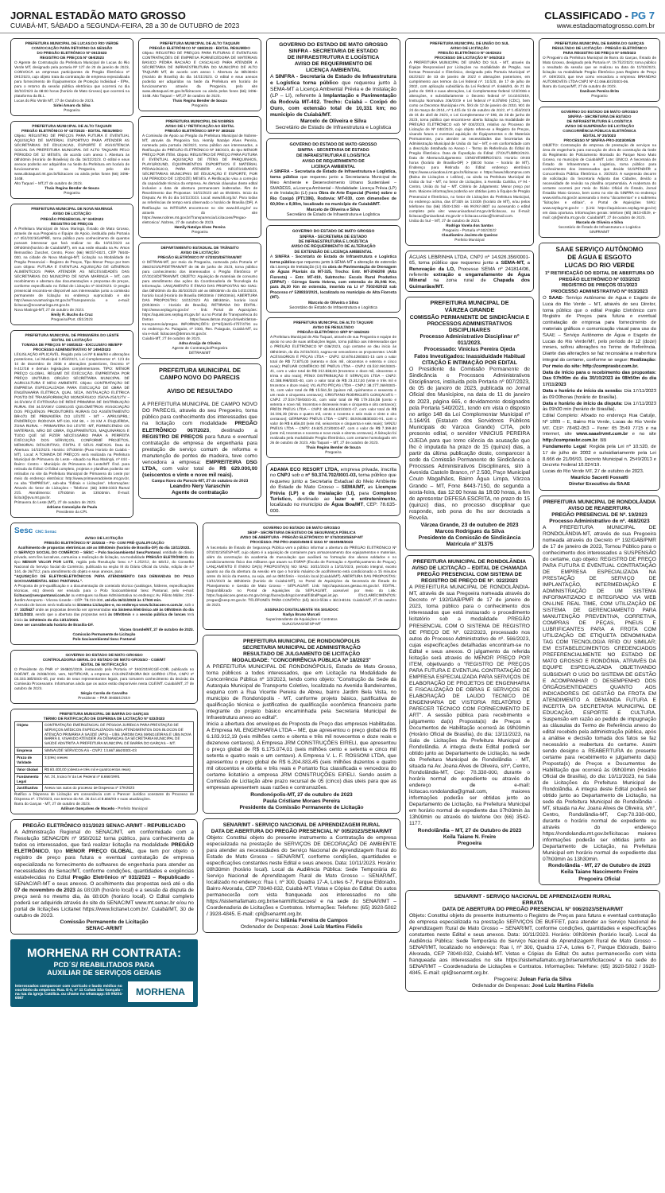JORNAL ESTADÃO MATO GROSSO
CUIABÁ-MT, SÁBADO a SEGUNDA-FEIRA, 28 a 30 de OUTUBRO de 2023
CLASSIFICADO - PG 7
www.estadaomatogrosso.com.br
PREFEITURA MUNICIPAL DE LUCAS DO RIO VERDE
CONVOCAÇÃO PARA RETORNO DA SESSÃO
DO PREGÃO ELETRÔNICO Nº 091/2023
REGISTRO DE PREÇOS Nº 084/2023
O Agente de Contratação da Prefeitura Municipal de Lucas do Rio Verde MT, designado pela portaria Nº 127 de 20 de janeiro de 2023, CONVOCA as empresas participantes do Pregão Eletrônico nº 091/2023, cujo objeto trata da contratação de empresa especializada para fornecimento de Equipamentos de Proteção Individual - EPIs, para o retorno da sessão pública eletrônica que ocorrerá no dia 30/10/2023 às 08:00 horas (horário de Mato Grosso) que ocorrerá na plataforma da BLL.
Lucas do Rio Verde MT, 27 de Outubro de 2023.
Sirlei Amaro da Silva
Pregoeira
PREFEITURA MUNICIPAL DE ALTO TAQUARI
PREGÃO ELETRÔNICO Nº 037/2023 - EDITAL RESUMIDO
Objeto: REGISTRO DE PREÇOS PARA FUTURA E EVENTUAL AQUISIÇÃO DE MATERIAL ESPORTIVO PARA ATENDER AS SECRETARIAS DE EDUCACAO, ESPORTE E ASSISTENCIA SOCIAL DA PREFEITURA MUNICIPAL DE ALTO TAQUARI PELO PERIODO DE 12 MESES, de acordo com anexo I. Abertura às 08h30min (Horário de Brasileia) do dia 16/11/2023. O edital e seus anexos poderão ser adquiridos na Sede da Prefeitura em horário de funcionamento ou na Pregoeira, pelo site www.altotaquari.mt.gov.br/licitacoes ou ainda pelos fones (66) 3496-1448.
Alto Taquari – MT,27 de outubro de 2023.
Thais Regina Bender de Souza
Pregoeira
PREFEITURA MUNICIPAL DE NOVA MARINGÁ
AVISO DE LICITAÇÃO
PREGÃO PRESENCIAL Nº 034/2023
REGISTRO DE PREÇOS
A Prefeitura Municipal de Nova Maringá, Estado de Mato Grosso, através de sua Pregoeira e Equipe de Apoio, instituída pela Portaria n.º 051/2023/GAPRE, torna público para conhecimento de quantos possam interessar que fará realizar no dia 10/11/2023 as 09h00min(horário de Cuiabá/MT), em sua sede situada na Av. Amos Bernardino Zanchet, Centro, Fone: (66) 98157-0021, CEP 78440-000, na cidade de Nova Maringá-MT, Licitação na Modalidade de Pregão Presencial – Registro de Preços, Tipo Menor Preço por Item com Objeto: FUTURA E EVENTUAL AQUISIÇÃO DE GÊNEROS ALIMENTÍCIOS PARA ATENDER AS NECESSIDADES DAS SECRETARIAS DO MUNICÍPIO DE NOVA MARINGÁ – MT, com recebimento e abertura das documentações e propostas de preços, conforme especificado no Edital de Licitação nº 034/2023. O pregão presencial encontra-se disponível aos interessados junto a comissão permanente de licitação no endereço supracitado e site http://www.novamaringa.mt.gov.br/Transparencia e e-mail: licitacao@novamaringa.mt.gov.br.
Nova Maringá-MT, 27 de outubro de 2023.
Emily R. Buchs da Cruz
Pregoeira/Port. 051/2023
PREFEITURA MUNICIPAL DE PRIMAVERA DO LESTE
EDITAL DE LICITAÇÃO
TOMADA DE PREÇOS Nº 008/2023 - EXCLUSIVO ME/EPP
PROCESSO ADMINISTRATIVO Nº 1494/2023
LEGISLAÇÃO APLICÁVEL. Regido pela Lei Nº 8.666/93 e alterações posteriores, Lei Municipal 1.953/2021, Lei Complementar nº. 123 de 14 de dezembro de 2006 e alterações posteriores, Decreto nº 9.412/18 e demais legislações complementares. TIPO: MENOR PREÇO GLOBAL. REGIME DE EXECUÇÃO. EMPREITADA POR PREÇO UNITÁRIO. ÓRGÃO: SECRETARIA MUNICIPAL DE AGRICULTURA E MEIO AMBIENTE. Objeto: CONTRATAÇÃO DE EMPRESA ESPECIALIZADA PARA EXECUÇÃO DE OBRA DE ENGENHARIA ELÉTRICA, QUAL SEJA, INSTALAÇÃO ELÉTRICA POSTO DE TRANSFORMAÇÃO MONOFÁSICO 25KVA-254/127V –34.5/V3KV E EXTENSÃO DE REDE PRIMÁRIA DE DISTRIBUIÇÃO RURAL EM 34.5/V3KV COM0,015 QUILÔMETROS ASSOCIAÇÃO DOS PEQUENOS PRODUTORES RURAIS DO ASSENTAMENTO BR-070 DE PRIMAVERA DO LESTE - MT - APRUSPRIL; ENDEREÇO: RODOVIA MT-130, KM 80, + 20 KM A ESQUERDA, ZONA RURAL – PRIMAVERA DO LESTE -MT, FORNECENDO OS MATERIAIS, MÃO DE OBRA, EQUIPAMENTOS, MAQUINÁRIOS E TUDO QUE SE FIZER NECESSÁRIO PARA A PERFEITA EXECUÇÃO DOS SERVIÇOS, CONFORME PROJETOS, MEMORIAL DESCRITIVO, EDITAL E SEUS ANEXOS. Data da Abertura: 14/11/2023. Horário: 07h30min (Fuso Horário de Cuiabá - MT). Local: A TOMADA DE PREÇOS será realizada na Prefeitura Municipal de Primavera do Leste - situado na Rua Maringá, nº 444 - Bairro: Centro - Município de Primavera do Leste/MT. End. para retirada do Edital: O Edital completo, projetos e planilhas poderão ser retirados no site da Prefeitura Municipal de Primavera do Leste por meio do endereço eletrônico: http://www.primaveradoleste.mt.gov.br, na aba "EMPRESA", sub-aba "Editais e Licitações". Informações: Através do Setor de Licitações - Telefone: (66) 3498-3333 Ramal 215. Atendimento: 07h00min às 13h00min. E-mail: licita3@pva.mt.gov.br.
Primavera do Leste (MT), 27 de outubro de 2023.
Adriano Conceição de Paula
Presidente da CPL
PREFEITURA MUNICIPAL DE ALTO TAQUARI
PREGÃO ELETRÔNICO Nº 038/2023 - EDITAL RESUMIDO
Objeto: REGISTRO DE PREÇOS PARA FUTURAS E EVENTUAIS CONTRATAÇÕES DE EMPRESA FORNECEDORA DE MATERIAIS BASICO PEDRA RACHÃO E CASCALHO PARA ATENDER A SECRETARIA DE INFRAESTRUTURA DO MUNICÍPIO DE ALTO TAQUARI MT, de acordo com anexo I. Abertura às 08h30min (Horário de Brasília) do dia 14/11/2023. O edital e seus anexos poderão ser adquiridos na Sede da Prefeitura em horário de funcionamento através da Pregoeira, pelo site www.altotaquari.mt.gov.br/licitacoes ou ainda pelos fones (66) 3496-1448. Alto Taquari – MT,27 de outubro de 2023.
Thais Regina Bender de Souza
Pregoeira
PREFEITURA MUNICIPAL DE NOBRES
AVISO DE 1º RETIFICAÇÃO AO EDITAL
PREGÃO ELETRÔNICO SRP Nº 38/2023
A Comissão de Apoio ao Pregão da Prefeitura Municipal de Nobres-MT, através da Pregoeira Sra. Hemily Natalye Alves Pereira, nomeada pela portaria 26/2022, torna público aos interessados, a Retificação do PREGÃO ELETRÔNICO Nº 38/2023, do tipo MENOR PREÇO POR ITEM. Objeto: REGISTRO DE PREÇO PARA FUTURA E EVENTUAL AQUISIÇÃO DE ITENS DE PARQUINHOS, PLAYGROUND, EQUIPAMENTOS ESPORTIVOS E MATERIAL PEDAGÓGICO, PARA ATENDER AS NECESSIDADES SECRETARIAS MUNICIPAIS DE EDUCAÇÃO E ESPORTE, POR UM PERIODO DE 12(DOZE) MESES. A Retificação visa a correção da capacidade técnica da empresa. As demais cláusulas deste edital inclusive a data de abertura permanecem inalteradas. Fim de Recebimento das Propostas: 14/11/2023 até as 8h40min. Início da Disputa: As 9h do dia 14/11/2023. Local: www.bll.org.br/. Para todas as referências de tempo será observado o horário de Brasília (DF). A Retificação na INTEGRA encontra-se no site www.bll.org.br/ ou através do site https://www.nobres.mt.gov.br/Transparencia/Licitacoes/Pregao-eletronico/. Nobres, 27 de outubro de 2023.
Hemily Natalye Alves Pereira
Pregoeira
DEPARTAMENTO ESTADUAL DE TRÂNSITO
AVISO DE LICITAÇÃO
PREGÃO ELETRÔNICO Nº 07/2023/DETRAN/MT
O DETRAN-MT, por meio da Pregoeira, nomeada pela Portaria nº 286/2023/GP/DETRAN/MT de 06 de junho de 2023, torna público para conhecimento dos interessados o Pregão Eletrônico nº 07/2023/DETRAN/MT. OBJETO: Aquisição de materiais de consumo para atendimento das ações da Coordenadoria de Tecnologia da Informação. LANÇAMENTO E ENVIO DAS PROPOSTAS NO SIAG: das 08h00min do dia 30/10/2023 até as 08h00min do dia 14/11/2023, horário local (Horário de Brasília 09h00min / 09h00min). ABERTURA DAS PROPOSTAS: 14/11/2023 ÀS 08h30min, horário local (09h30min - Horário de Brasília). RETIRADA DO EDITAL: http://www.seplag.mt.gov.br/ - link: Portal de Aquisições: https://aquisicoes.seplag.mt.gov.br/ ou no Portal de Transparência do Detran - https://www.detran.mt.gov.br/web/detran-transparencia/pregao. INFORMAÇÕES: (0**65)3615-4757/4791 ou no endereço Av. Paiaguás, nº 1000, Res. Paiaguás, Cuiabá-MT, ou via e-mail: licitacoes@detran.mt.gov.br.
Cuiabá-MT, 27 de outubro de 2023.
Adna Araújo de Oliveira
Agente de Contratação/Pregoeira
DETRAN/MT
PREFEITURA MUNICIPAL DE
CAMPO NOVO DO PARECIS
AVISO DE RESULTADO
A PREFEITURA MUNICIPAL DE CAMPO NOVO DO PARECIS, através do seu Pregoeiro, torna público para conhecimento dos interessados que na licitação com modalidade PREGÃO ELETRÔNICO 067/2023, destinado a REGISTRO DE PREÇOS para futura e eventual contratação de empresa de engenharia para prestação de serviço comum de reforma e manutenção de pontes de madeira, teve como vencedora a empresa: EMPREITEIRA DSG LTDA, com valor total de R$ 629.000,00 (seiscentos e vinte e nove mil reais).
Campo Novo do Parecis-MT, 27 de outubro de 2023
Leandro Nery Varaschin
Agente de contratação
GOVERNO DO ESTADO DE MATO GROSSO
SINFRA - SECRETARIA DE ESTADO
DE INFRAESTRUTURA E LOGÍSTICA
AVISO DE REQUERIMENTO DE
LICENÇA AMBIENTAL
A SINFRA - Secretaria de Estado de Infraestrutura e Logística torna público que requereu junto à SEMA-MT a Licença Ambiental Prévia e de Instalação (LP – LI), referente à Implantação e Pavimentação da Rodovia MT-402. Trecho: Cuiabá – Coxipó do Ouro, com extensão total de 10,331 km; no município de Cuiabá/MT.
Marcelo de Oliveira e Silva
Secretário de Estado de Infraestrutura e Logística
GOVERNO DO ESTADO DE MATO GROSSO
SINFRA - SECRETARIA DE ESTADO
DE INFRAESTRUTURA E LOGÍSTICA
AVISO DE REQUERIMENTO DE
LICENÇA AMBIENTAL
A SINFRA – Secretaria de Estado de Infraestrutura e Logística, torna público que requereu junto a Secretariaria Municipal de Meio Ambiente e Desenvolvimento Urbano Sustentável – SMADESS, a Licença Ambiental – Modalidade: Licença Prévia (LP) e de Instalação (LI) para Obra de Arte Especial (Ponte) sobre o Rio Coxipó (PT1386), Rodovia: MT-030, com dimensões de 60,00m x 8,80m, localizado no município de Cuiabá/MT.
Marcelo de Oliveira e Silva
Secretário de Estado de Infraestrutura e Logística
GOVERNO DO ESTADO DE MATO GROSSO
SINFRA - SECRETARIA DE ESTADO
DE INFRAESTRUTURA E LOGÍSTICA
AVISO DE REQUERIMENTO DE ALTERAÇÃO
DE EXTENSÃO DE LICENÇA AMBIENTAL
A SINFRA - Secretaria de Estado de Infraestrutura e Logística torna público que requereu junto à SEMA-MT a alteração de extensão da Licença de Instalação (LI) da obra de Pavimentação de Drenagem de Águas Pluviais da MT-325, Trecho: Entr. MT-206/208 (Alta Floresta) – Entr. MT-419, Subtrecho: Escola Rural Produtiva (ERPAF) - Córrego Santa Helena, com extensão de 26,046 Km, para 26,30 Km de extensão, inserido na LI nº 75024/2022 sob Processo nº 528833/2021, localizada no município de Alta Floresta (MT).
Marcelo de Oliveira e Silva
Secretário de Estado de Infraestrutura e Logística
PREFEITURA MUNICIPAL DE ALTO TAQUARI
AVISO DE RESULTADO
PREGÃO ELETRÔNICO SRP Nº 036/2023
A Prefeitura Municipal de Alto Taquari, através de sua Pregoeira e equipe de apoio no uso de suas atribuições legais, torna público aos interessados que o PREGÃO ELETRÔNICO Nº 036/2023, cujo certame se deu início às 08h03min, do dia 24/10/2023, sagrou-se vencedores os proponentes: LAGB ACESSORIOS E PEÇAS LTDA – CNPJ: 02.678.428/0001-13 com o valor total de R$ 72.875,00 (setenta e dois mil, oitocentos e setenta e cinco reais); PNEUAR COMÉRCIO DE PNEUS LTDA – CNPJ: 03.532.991/0001-41, com o valor total de R$ 312.838,00 (trezentos e doze mil, oitocentos e trinta e oito reais); FENIX DISTRIBUIÇÃO E SERVIÇOS LTDA – CNPJ: 42.188.998/0001-40, com o valor total de R$ 23.312,00 (vinte e três mil e trezentos e doze reais); VG AUTO PEÇAS LTDA – CNPJ: 38.177.269/0001-10, com valor total de R$ 15.561,50 (quinze mil, quinhentos e sessenta e um reais e cinquenta centavos); CRISTIANO RODRIGUES GONÇALVES – CNPJ: 27.519.759/0001-31, com valor total de R$ 179.316,58 (cento e setenta e nove mil, trezentos e dezesseis reais e cinquenta e oito centavos); FREDI PNEUS LTDA – CNPJ: 80.934.631/0001-17, com valor total de R$ 34.196,28 (trinta e quatro mil, cento e noventa e seis reais e vinte e oito centavos); GERMANO PNEUS LTDA – CNPJ: 48.926.883/0001-91, com o valor de R$ 6.656,00 (seis mil, seiscentos e cinquenta e seis reais); SANJU PNEUS LTDA – CNPJ: 49.825.223/0001-87, com o valor de R$ 7.399,80 (sete mil, trezentos e noventa e nove reais e oitenta centavos). A licitação foi realizada pela modalidade Pregão Eletrônico, com certame homologado em 26 de outubro de 2023. Alto Taquari – MT, 27 de outubro de 2023.
Thais Regina Bender de Souza
Pregoeira
ADAMA ECO RESORT LTDA, empresa privada, inscrita no CNPJ sob o nº 50.374.702/0001-03, torna público que requereu junto a Secretaria Estadual do Meio Ambiente do Estado de Mato Grosso – SEMA/MT, as Licenças Prévia (LP) e de Instalação (LI), para Complexo Turístico, destinado ao lazer e entretenimento, localizado no município de Água Boa/MT, CEP: 78.635-000.
Sesc CNC Senac
AVISO DE LICITAÇÃO
PREGÃO ELETRÔNICO Nº 23/2033 – PG- COM PRÉ-QUALIFICAÇÃO
Acolhimento de propostas eletrônicas até as 08h00min (horário de Brasília-DF) do dia 13/11/2023.
O SERVIÇO SOCIAL DO COMÉRCIO – SESC – Polo Socioambiental SescPantanal, entidade de direito privado, sem fins lucrativos, comunica a realização de licitação, na modalidade PREGÃO ELETRÔNICO, do tipo MENOR VALOR POR LOTE, regida pela Resolução Sesc n.º 1.252/12, de 6/6/12, do Conselho Nacional do Serviço Social do Comércio, publicada na seção III do Diário Oficial da União, edição de n.º 144, de 26/7/12, para atendimento do objeto e seus anexos, para:
"AQUISIÇÃO DE ELETROELETRÔNICOS PARA ATENDIMENTO DAS DEMANDAS DO POLO SOCIOAMBIENTAL SESC PANTANAL".
A Proposta de pré-qualificação e a documentação de conteúdo técnico (catálogos, folderes, especificações técnicas, etc) deverá ser enviada para o Polo Socioambiental Sesc Pantanal, pelo e-mail: licitacao@sescpantanal.com.br ou entregues na Base Administrativa no endereço: Av. Filinto Müller, 218 - Jardim Aeroporto - Várzea Grande - CEP: 78.110-300, até dia 06/11/2023 às 17h00 min.
A sessão de lances será realizada no Sistema Licitações-e, no endereço www.licitacoes-e.com.br, sob o nº. 1025627 onde as propostas deverão ser apresentadas via Sistema Eletrônico até às 08h00min do dia 13/11/2023, sendo que a abertura das propostas será às 09h00min e a sessão pública de lances terá início às 10h00min do dia 13/11/2023.
Deve ser considerado horário de Brasília-DF.
Várzea Grande/MT, 27 de outubro de 2023.
Comissão Permanente de Licitação
Polo Socioambiental Sesc Pantanal
GOVERNO DO ESTADO DE MATO GROSSO
CONTROLADORIA GERAL DO ESTADO DE MATO GROSSO - CGE/MT
EDITAL DE NOTIFICAÇÃO
O Presidente do PAR nº 394801/2019, instaurado pela Portaria nº 190/2019/CGE-COR, publicada no DOE/MT, de 20/08/2019, vem, NOTIFICAR, a empresa: COLONIZADORA BOI GORDO LTDA, CNPJ nº 03.333.385/0001-05, por meio de seus representantes legais, para tomarem conhecimento da decisão da Comissão Processante. Informamos ainda que os autos estão disponíveis nesta CGE/MT. Cuiabá/MT, 27 de outubro de 2023.
Sérgio Corrêa de Carvalho
Presidente – PAR 394801/2019
PREFEITURA MUNICIPAL DE BARRA DO GARÇAS
TERMO DE RATIFICAÇÃO DE DISPENSA DE LICITAÇÃO Nº 023/2023
| Objeto | CONTRATAÇÃO EMERGENCIAL DE PESSOA JURÍDICA PARA PRESTAÇÃO DE SERVIÇOS MÉDICOS ESPECIALIZADOS NOS ATENDIMENTOS DOS BLOCOS DE ATENÇÃO PRIMÁRIA À SAÚDE (APS) – UBS JARDIM DAS MANGUEIRAS E UBS NOVA BARRA II, VISANDO ATENDER AS DEMANDAS DA SECRETARIA MUNICIPAL DE SAÚDE ADSTRITA À PREFEITURA MUNICIPAL DE BARRA DO GARÇAS – MT. |
| Empresa | SIMSAUDE SERVICOS AS - CNPJ: 13.667.864/0001-03 |
| Prazo de Validade | 3 (três) meses |
| Valor Global | R$ 83.400,00 (oitenta e três mil e quatrocentos reais) |
| Fundamento Legal | Art. 24, Inciso IV da Lei Federal nº 8.666/1993. |
| Justificativa | Anexa nos autos do processo de Dispensa nº 179/2023 |
Ratifico a Dispensa de Licitação em consonância com o Parecer Jurídico constante do Processo de Dispensa nº. 179/2023, nos termos do Art. 26 da Lei 8.666/93 e suas atualizações.
Barra do Garças - MT, 27 de outubro de 2023.
Adilson Gonçalves de Macedo - Prefeito Municipal
PREGÃO ELETRÔNICO 031/2023 SENAC-AR/MT - REPUBLICADO
A Administração Regional do SENAC/MT, em conformidade com a Resolução SENAC/DN nº 958/2012 torna público, para conhecimento de todos os interessados, que fará realizar licitação na modalidade PREGÃO ELETRÔNICO, tipo MENOR PREÇO GLOBAL, que tem por objeto o registro de preço para futura e eventual contratação de empresa especializada no fornecimento de softwares de engenharia para atender as necessidades do Senac/MT, conforme condições, quantidades e exigências estabelecidas no Edital Pregão Eletrônico nº 031/2023 – Republicado - SENAC/AR-MT e seus anexos. O acolhimento das propostas será até o dia 07 de novembro de 2023 às 08:00h (horário local) e a sessão da disputa de preço será no mesmo dia, às 08:00h (horário local). O Edital completo poderá ser adquirido através do site do SENAC/MT www.mt.senac.br e/ou no portal de licitações Licitanet https://www.licitanet.com.br/. Cuiabá/MT, 30 de outubro de 2023.
Comissão Permanente de Licitação
SENAC-AR/MT
MORHENA RH CONTRATA:
PCD´S/ REABILITADOS PARA
AUXILIAR DE SERVIÇOS GERAIS
Interessados comparecer com currículo e laudo médico no escritório da empresa. Rua. E-5, nº 11 Cohab São Gonçalo - na rua da igreja Católica. ou chame no whatsapp: 65 99251-6087
MORHENA
GOVERNO DO ESTADO DE MATO GROSSO
SESP - SECRETARIA DE ESTADO DE SEGURANÇA PÚBLICA
AVISO DE ABERTURA - PREGÃO ELETRÔNICO Nº 070/2023/SESP-MT
PROCESSO: PM-PRO-2023/04948 E SIAG Nº 0004948/2023
A Secretaria de Estado de Segurança Pública vem a público informar a abertura do PREGÃO ELETRÔNICO Nº 070/2023/SESP-MT, cujo objeto é a aquisição de containers para armazenamento dos equipamentos e materiais, além da construção da academia de musculação que auxiliará na formação dos alunos soldados e no condicionamento físico dos militares que atuam na ESFAP (Escola de Formação e Aperfeiçoamento de Praças). LANÇAMENTO E ENVIO DA(S) PROPOSTA(S) NO SIAG: 30/11/2023 a 13/11/2023, período integral, exceto quanto ao dia da abertura da sessão em que o horário máximo de acolhimento está condicionado a 15 minutos antes do início da mesma, ou seja, até as 08h15min - Horário local (Cuiabá/MT). ABERTURA DAS PROPOSTAS: 13/11/2023 às 08h30min (horário de Cuiabá-MT), no Portal de Aquisições da Secretaria de Estado de Planejamento e Gestão de Mato Grosso - SEPLAG/MT. Link: http://aquisicoes.gestao.mt.gov.br/. EDITAL: Disponibilizado no Portal de Aquisições da SEPLAG/MT, acessível por meio do Link: https://aquisicoes.gestao.mt.gov.br/sgc/faces/pub/sgc/central/EditalPageList.jsp. ESCLARECIMENTOS: pregao@sesp.mt.gov.br. TELEFONES PARA CONTATO: (65) 3613-5536 e 3613-8146. Cuiabá-MT, 27 de outubro de 2023.
ASSINADO DIGITALMENTE VIA SIGADOC
Nadya Bruno Morceli
Superintendente de Aquisições e Contratos
SUAC/SAAS/SESP-MT
PREFEITURA MUNICIPAL DE RONDONÓPOLIS
SECRETARIA MUNICIPAL DE ADMINISTRAÇÃO
RESULTADO DE JULGAMENTO DE LICITAÇÃO
MODALIDADE: "CONCORRÊNCIA PÚBLICA Nº 18/2023"
A PREFEITURA MUNICIPAL DE RONDONÓPOLIS, Estado de Mato Grosso, torna públicos a todos interessados, que em Licitação na Modalidade de Concorrência Pública nº 18/2023, tendo como objeto: "Construção da Sede da Autarquia Municipal de Transporte Coletivo, localizada na Avenida Bandeirantes, esquina com a Rua Vicente Pereira de Abreu, bairro Jardim Bela Vista, no município de Rondonópolis - MT, conforme projeto básico, justificativa de qualificação técnica e justificativa de qualificação econômica financeira parte integrante do projeto básico encaminhada pela Secretaria Municipal de Infraestrutura anexo ao edital".
Inicia a abertura dos envelopes de Proposta de Preço das empresas Habilitadas. A Empresa ML ENGENHARIA LTDA – ME, que apresentou o preço global de R$ 6.183.912,19 (seis milhões cento e oitenta e três mil novecentos e doze reais e dezenove centavos). A Empresa JRM CONSTRUÇÕES EIRELI, que apresentou o preço global de R$ 6.175.074,01 (seis milhões cento e setenta e cinco mil setenta e quatro reais e um centavo). A Empresa V. L. F. ROSSONI LTDA, que apresentou o preço global de R$ 6.204.883,45 (seis milhões duzentos e quatro mil oitocentos e oitenta e três reais e Portanto fica classificada e vencedora do certame licitatório a empresa JRM CONSTRUÇÕES EIRELI. Sendo assim a Comissão de Licitação abre prazo recursal de 05 (cinco) dias uteis para que as empresas apresentem suas razões e contrarrazões.
Rondonópolis-MT, 27 de outubro de 2023
Paula Cristiane Moraes Pereira
Presidente da Comissão Permanente de Licitação
SENAR/MT - SERVIÇO NACIONAL DE APRENDIZAGEM RURAL
DATA DE ABERTURA DO PREGÃO PRESENCIAL N° 005/2023/SENAR/MT
Objeto: Constitui objeto do presente instrumento a Contratação de empresa especializada na prestação de SERVIÇOS DE DECORAÇÃO DE AMBIENTE para atender as necessidades do Serviço Nacional de Aprendizagem Rural do Estado de Mato Grosso – SENAR/MT, conforme condições, quantidades e especificações constantes neste Edital e seus anexos. Data: 10/11/2023. Horário: 08h30min (horário local). Local da Audiência Pública: Sede Temporária do Serviço Nacional de Aprendizagem Rural de Mato Grosso – SENAR/MT, localizado no endereço: Rua I, nº 300, Quadra 17-A, Lotes 6-7, Parque Eldorado, Bairro Alvorada, CEP 78048-832, Cuiabá-MT. Vistas e Cópias do Edital: Os autos permanecerão com vista franqueada aos interessados no site https://sistemafamato.org.br/senarmt/licitacoes/ e na sede do SENAR/MT – Coordenadoria de Licitações e Contratos. Informações: Telefone: (65) 3928-5802 / 3928-4845. E-mail: cpl@senarmt.org.br.
Pregoeira: Islânia Ferreira de Campos
Ordenador de Despesas: José Luiz Martins Fidelis
PREFEITURA MUNICIPAL DE UNIÃO DO SUL
AVISO DE LICITAÇÃO
PREGÃO ELETRÔNICO Nº 004/2023
PROCESSO DE LICITAÇÃO Nº 040/2023
A PREFEITURA MUNICIPAL DE UNIÃO DO SUL - MT, através da Equipe Responsável por Licitações na modalidade de Pregão, nas formas Presencial e Eletrônico, designada pela Portaria Municipal nº 002/2022 de 03 de janeiro de 2022 e alterações posteriores, em cumprimento aos termos da Lei federal nº. 10.520, de 17 de julho de 2002, com aplicação subsidiária da Lei Federal nº. 8.666/93, de 21 de junho de 1993 e suas alterações, Lei Complementar federal 123/2006 e alterações, e subsidiariamente o Decreto federal nº 10.024/2019, Instrução Normativa 206/2019 e Lei federal nº 8.078/90 (CDC), bem como os Decretos Municipais nºs. 593 de 12 de janeiro de 2010, 901 de 24 de março de 2014, nº 1.415 de 13 de outubro de 2022, nº 1.453/2023 de 01 de abril de 2023, e Lei Complementar nº 198, de 28 de junho de 2023, torna público que encontra-se aberta licitação na modalidade de PREGÃO ELETRÔNICO sob Nº 004/2023, relativo ao Processo de Licitação de Nº 040/2023, cujo objeto refere-se a Registro de Preços, visando futura e eventual aquisição de Equipamentos e de Materiais Permanentes, para atender as necessidades das Secretarias da Administração Municipal de União do Sul – MT, e em conformidade com a descrição detalhada no Anexo I - Termo de Referência do Edital do Pregão Eletrônico. Data de Expedição do Edital: 27/OUTUBRO/2023. Data de Abertura/Julgamento: 13/NOVEMBRO/2023. Horário: 09:00 horas (horário de Brasília-DF) > (08:00 horas – horário de MT). Endereço para Retirada do Edital: endereço eletrônico https://www.uniaodosul.mt.gov.br/licitacao e https://www.bllcompras.com (Bolsa de Licitações e Leilões), ou ainda na Prefeitura Municipal de União do Sul - MT, no Setor de Licitações, à Avenida Curitiba, nº 94 - Centro, União do Sul – MT. Critério de Julgamento: Menor preço por item. Maiores informações poderão ser obtidas junto à Equipe de Pregão Presencial e Eletrônico, no Setor de Licitações da Prefeitura Municipal, no endereço acima, das 07:00h às 13:00h (horário de MT), e/ou pelos telefones 0xx (66) 3540-1283 - 66 99292-3807 ou acessando o edital completo pelo site: www.uniaodosul.mt.gov.br/licitacao, ou E-mail: licitacao@uniaodosul.mt.gov.br e licitacao.uniao@hotmail.com.
União do Sul – MT, 27 de outubro de 2023.
Rodrigo Varela dos Santos
Pregoeiro - Portaria nº 002/2022
Claudiomiro Jacinto de Queiroz
Prefeito Municipal
ÁGUAS LEBRINHA LTDA, CNPJ nº 14.926.356/0001-65, torna público que requereu junto a SEMA-MT, a Renovação da LO, Processo SEMA nº 241814/06, referente extração e engarrafamento de Água Mineral na zona rural de Chapada dos Guimarães/MT.
PREFEITURA MUNICIPAL DE
VÁRZEA GRANDE
COMISSÃO PERMANENTE DE SINDICÂNCIA E PROCESSOS ADMINISTRATIVOS DISCIPLINARES
Processo Administrativo Disciplinar nº 011/2023.
Processado: Vinicius Pereira Ojeda
Fatos Investigados: Inassiduidade Habitual
CITAÇÃO E INTIMAÇÃO POR EDITAL
O Presidente da Comissão Permanente de Sindicância e Processos Administrativos Disciplinares, instituída pela Portaria nº 007/2023, de 05 de janeiro de 2023, publicada no Jornal Oficial dos Municípios, na data de 11 de janeiro de 2023, página 665, e devidamente designados pela Portaria 540/2021, tendo em vista o disposto no artigo 148 da Lei Complementar Municipal nº 1.164/91 (Estatuto dos Servidores Públicos Municipais de Várzea Grande) CITA, pelo presente edital, o servidor VINICIUS PEREIRA OJEDA para que tome ciência da acusação que lhe é imputada ha prazo de 15 (quinze) dias, a partir da última publicação deste, comparecer à sede da Comissão Permanente de Sindicância e Processos Administrativos Disciplinares, sito à Avenida Castelo Branco, nº 2.500, Paço Municipal Couto Magalhães, Bairro Água Limpa, Várzea Grande – MT, Fone 8443-7150, de segunda a sexta-feira, das 12:00 horas às 18:00 horas, a fim de apresentar DEFESA ESCRITA, no prazo de 15 (quinze) dias, no processo disciplinar que responde, sob pena de lhe ser decretada a Revelia.
Várzea Grande, 23 de outubro de 2023
Marcos Rodrigues da Silva
Presidente da Comissão de Sindicância
Matrícula nº 31375
PREFEITURA MUNICIPAL DE RONDOLÂNDIA
AVISO DE LICITAÇÃO – EDITAL DE CHAMADA
PREGÃO PRESENCIAL COM SISTEMA DE REGISTRO DE PREÇO DE Nº. 022/2023
A PREFEITURA MUNICIPAL DE RONDOLÂNDIA-MT, através de sua Pregoeira nomeada através do Decreto nº 192/GAB/PMR de 17 de janeiro de 2023, torna público para o conhecimento dos interessados que está instaurado o procedimento licitatório sob a modalidade PREGÃO PRESENCIAL COM O SISTEMA DE REGISTRO DE PREÇO DE Nº. 022/2023, processado nos autos do Processo Administrativo de nº. 566/2023, cujas especificações detalhadas encontram-se no Edital e seus anexos. O julgamento da referida licitação será através do MENOR PREÇO POR ITEM, objetivando o "REGISTRO DE PREÇOS PARA FUTURA E EVENTUAL CONTRATAÇÃO DE EMPRESA ESPECIALIZADA PARA SERVIÇOS DE ELABORAÇÃO DE PROJETOS DE ENGENHARIA E FISCALIZAÇÃO DE OBRAS E SERVIÇOS DE ELABORAÇÃO DE LAUDO TECNICO DE ENGENHARIA DE VISTORIA RELATÓRIO E PARECER TÉCNICO COM FORNECIMENTO DE ART". A sessão pública para recebimento e julgamento da(s) Proposta(s) de Preços e Documentos de Habilitação ocorrerá às 09h00min (Horário Oficial de Brasília), do dia: 13/11/2023, na Sala de Licitações da Prefeitura Municipal de Rondolândia. A integra deste Edital poderá ser obtido junto ao Departamento de Licitação, na sede da Prefeitura Municipal de Rondolândia - MT, situada na Av. Joana Alves de Oliveira, s/nº, Centro, Rondolândia-MT, Cep: 78.338-000, durante o horário normal de expediente ou através do endereço de e-mail: licitacao.rondolandia@gmail.com, maiores informações poderão ser obtidas junto ao Departamento de Licitação, na Prefeitura Municipal em horário normal de expediente das 07h00min às 13h00min ou através do telefone 0xx (66) 3542-1177.
Rondolândia – MT, 27 de Outubro de 2023
Keila Taiane N. Freire
Pregoeira
PREFEITURA MUNICIPAL DE BARRA DO GARÇAS
RESULTADO DE LICITAÇÃO - PREGÃO ELETRÔNICO
PARA REGISTRO DE PREÇO Nº 049/2023
O Pregoeiro da Prefeitura Municipal de Barra do Garças, Estado de Mato Grosso, designado pela Portaria nº. 19.752/2023; torna público o resultado da sessão que se realizou na data de 11/10/2023, licitação na modalidade Pregão Eletrônico para Registro de Preço nº. 049/2023, que teve como vencedora a empresa: BRANDAO AUTOMOVEIS LTDA CNPJ Nº 42.066.831/0001-06.
Barra do Garças/MT, 27 de outubro de 2023.
Danilson Pereira Brito
Pregoeiro
GOVERNO DO ESTADO DE MATO GROSSO
SINFRA - SECRETARIA DE ESTADO
DE INFRAESTRUTURA E LOGÍSTICA
AVISO DE SUSPENSÃO DE LICITAÇÃO
CONCORRÊNCIA PÚBLICA ELETRÔNICA
EDITAL Nº 20/2023
PROCESSO Nº SINFRA-PRO-2023/09539
OBJETO: Contratação de empresa de prestação de serviços na área de engenharia para execução de obra de construção da Sede do Regimento de Policiamento Montado do Parque Novo Mato Grosso, no município de Cuiabá/MT. Lote: ÚNICO. A Secretaria de Estado de Infraestrutura e Logística, torna público para conhecimento dos interessados que decide SUSPENDER a Concorrência Pública Eletrônica n. 20/2023. A suspensão decorre de solicitação da Secretaria Adjunta das Cidades, devido a necessidade de revisão na planilha orçamentária. A reabertura do certame ocorrerá por meio do Diário Oficial do Estado, Jornal Estadão Mato Grosso, bem como no site da SINFRA no endereço www.sinfra.mt.gov.br acessando o menu "documentos" e o submenu "licitações e editais", e Portal de Aquisições SIAG: www.seplag.mt.gov.br – (Link: https://aquisicoes.seplag.mt.gov.br) em data oportuna. Informações gerais: telefone (65) 3613-0529, e-mail: cpl@sinfra.mt.gov.br. Cuiabá/MT, 27 de outubro de 2023.
Marcelo de Oliveira e Silva
Secretário de Estado de Infraestrutura e Logística
SINFRA/MT
SAAE SERVIÇO AUTÔNOMO
DE ÁGUA E ESGOTO
LUCAS DO RIO VERDE
1º RETIFICAÇÃO DO EDITAL DE ABERTURA DO PREGÃO ELETRÔNICO Nº 033/2023
REGISTRO DE PREÇOS 031/2023
PROCESSO ADMINISTRATIVO Nº 053/2023
O SAAE- Serviço Autônomo de Agua e Esgoto de Luca do Rio Verde – MT, através de seu Diretor, torna público que o edital Pregão Eletrônico com Registro de Preços para futura e eventual contratação de empresa para fornecimento de materiais gráficos e comunicação visual para uso do SAAE – Serviço Autônomo de Água e Esgoto de Lucas do Rio Verde/MT, pelo período de 12 (doze) meses, sofreu alterações no Termo de Referência. Diante das alterações se faz necessária a reabertura integral do certame, conforme se segue: Realização: Por meio do site: http://comprasbr.com.br.
Data de Início para o recebimento das propostas: Das 07h00m do dia 30/10/2023 às 08h50m do dia 17/11/2023
Data e horário de início da sessão: Dia 17/11/2023 às 09:00horas (horário de Brasília).
Data e horário de início da disputa: Dia 17/11/2023 às 09h30 min (horário de Brasília).
Edital Completo: Afixado no endereço Rua Catuíje, Nº 1889 – E, Bairro Rio Verde, Lucas do Rio Verde MT. CEP: 78462-053 – Fone: 65 3549 7715 e na Internet, site www.saaelrvmt.com.br e no site http://comprasbr.com.br. BB
Fundamento Legal: Regida pela Lei nº 10.520, de 17 de julho de 2002 e subsidiariamente pela Lei 8.666 de 21/06/93, Decreto Municipal n. 2549/2013 e Decreto Federal 10.024/19.
Lucas do Rio Verde MT, 27 de outubro de 2023.
Maurício Sacenti Fossatti
Diretor Executivo do SAAE
PREFEITURA MUNICIPAL DE RONDOLÂNDIA
AVISO DE REABERTURA
PREGÃO PRESENCIAL DE Nº. 19/2023
Processo Administrativo de nº. 468/2023
A PREFEITURA MUNICIPAL DE RONDOLÂNDIA-MT, através de sua Pregoeira nomeada através do Decreto nº 192/GAB/PMR de 17 de janeiro de 2023, Tornou Público para o conhecimento dos interessados a SUSPENSÃO do certame, cujo objeto: REGISTRO DE PREÇO PARA FUTURA E EVENTUAL CONTRATAÇÃO DE EMPRESA ESPECIALIZADA NA PRESTAÇÃO DE SERVIÇO DE IMPLANTAÇÃO, INTERMEDIAÇÃO E ADMINISTRAÇÃO DE UM SISTEMA INFORMATIZADO E INTEGRADO VIA WEB ON-LINE REAL TIME, COM UTILIZAÇÃO DE SISTEMA DE GERENCIAMENTO PARA MANUTENÇÃO PREVENTIVA, CORRETIVA, COMPRAS DE PEÇAS, PNEUS E LUBRIFICANTES PARA A FROTA COM UTILIZAÇÃO DE ETIQUETA DENOMINADA TAG COM TECNOLOGIA RFID OU SIMILAR; EM ESTABELECIMENTOS CREDENCIADOS PREFERENCIALMENTE NO ESTADO DE MATO GROSSO E RONDÔNIA, ATRAVÉS DA EQUIPE ESPECIALIZADA OBJETIVANDO SUBSIDIAR O USO DO SISTEMA DE GESTÃO E ACOMPANHAR O DESEMPENHO DOS ÓRGÃOS/ENTIDADES QUANTO AOS INDICADORES DE GESTÃO DA FROTA EM ATENDIMENTO A DEMANDA FUTURA E INCERTA DA SECRETARIA MUNICIPAL DE EDUCAÇÃO, ESPORTE E CULTURA. Suspensão em razão ao pedido de impugnação as cláusulas do Termo de Referência anexo do edital recebido pela administração pública, após a análise e decisão tomada dos fatos se faz necessário a reabertura do certame. Assim sendo designo a REABERTURA do presente certame para recebimento e julgamento da(s) Proposta(s) de Preços e Documentos de Habilitação que ocorrerá às 09h00min (Horário Oficial de Brasília), do dia: 10/11/2023, na Sala de Licitações da Prefeitura Municipal de Rondolândia. A integra deste Edital poderá ser obtido junto ao Departamento de Licitação, na sede da Prefeitura Municipal de Rondolândia - MT, situada na Av. Joana Alves de Oliveira, s/n°, Centro, Rondolândia-MT, Cep:78.338-000, durante o horário normal de expediente ou através do endereço https://rondolandia.mt.gov.br/licitacao maiores informações poderão ser obtidas junto ao Departamento de Licitação, na Prefeitura Municipal em horário normal de expediente das 07h00min às 13h30min.
Rondolândia - MT, 27 de Outubro de 2023
Keila Taiane Nascimento Freire
Pregoeira Oficial
SENAR/MT - SERVIÇO NACIONAL DE APRENDIZAGEM RURAL
ERRATA
DATA DE ABERTURA DO PREGÃO PRESENCIAL N° 006/2023/SENAR/MT
Objeto: Constitui objeto do presente instrumento o Registro de Preços para futura e eventual contratação de empresa especializada na prestação SERVIÇOS DE BUFFET, para atender ao Serviço Nacional de Aprendizagem Rural de Mato Grosso – SENAR/MT, conforme condições, quantidades e especificações constantes neste Edital e seus anexos. Data: 10/11/2023. Horário: 08h30min (horário local). Local da Audiência Pública: Sede Temporária do Serviço Nacional de Aprendizagem Rural de Mato Grosso – SENAR/MT, localizado no endereço: Rua I, nº 300, Quadra 17-A, Lotes 6-7, Parque Eldorado, Bairro Alvorada, CEP 78048-832, Cuiabá-MT. Vistas e Cópias do Edital: Os autos permanecerão com vista franqueada aos interessados no site https://sistemafamato.org.br/senarmt/licitacoes/ e na sede do SENAR/MT – Coordenadoria de Licitações e Contratos. Informações: Telefone: (65) 3928-5802 / 3928-4845. E-mail: cpl@senarmt.org.br.
Pregoeira: Julean Faria da Silva
Ordenador de Despesas: José Luiz Martins Fidelis